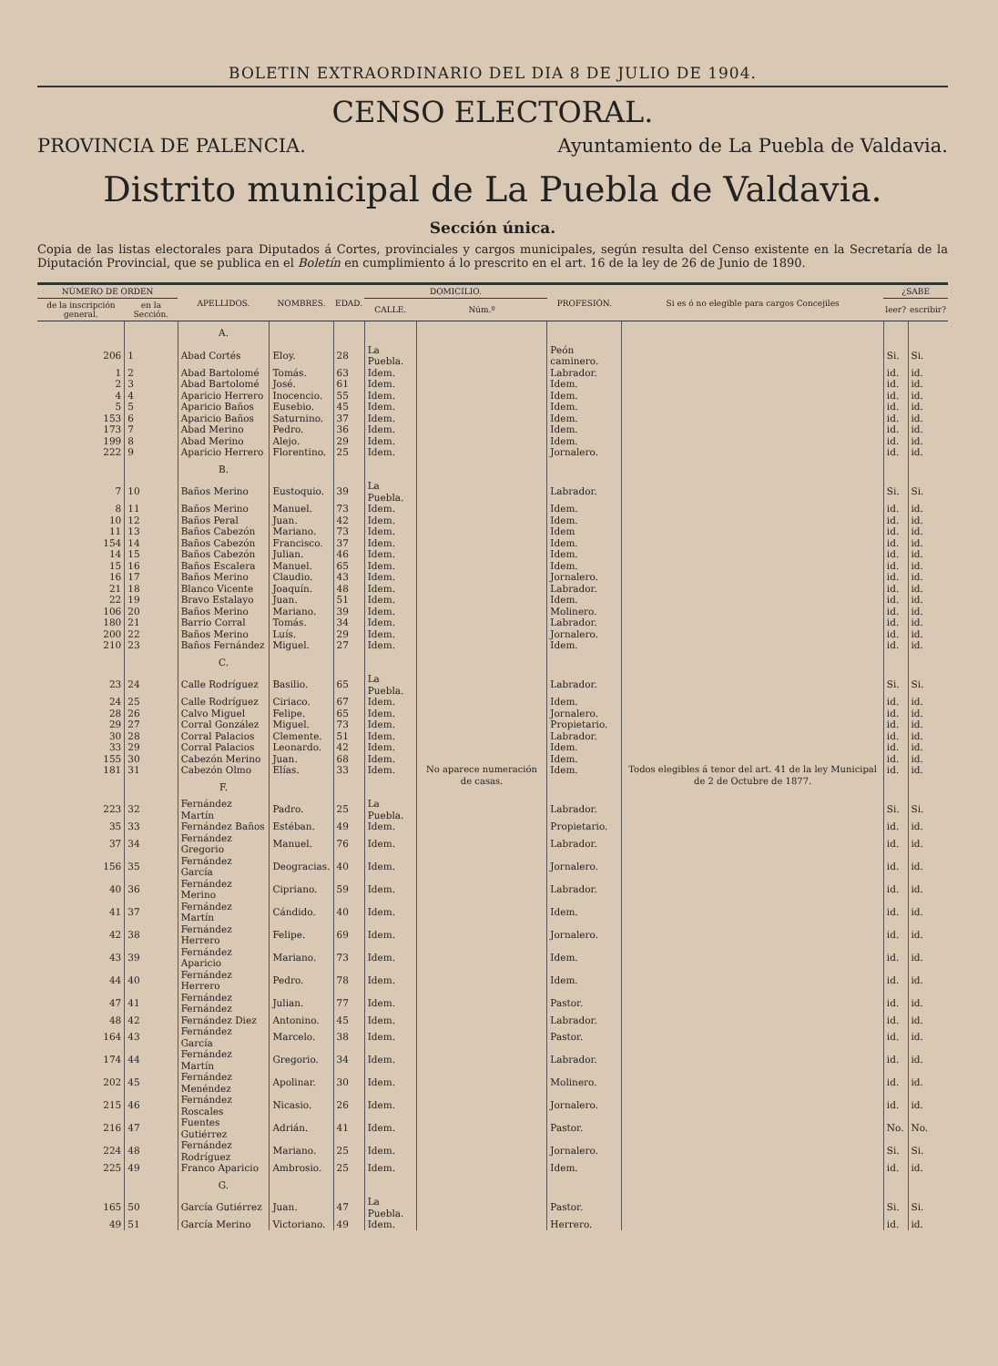BOLETIN EXTRAORDINARIO DEL DIA 8 DE JULIO DE 1904.
CENSO ELECTORAL.
PROVINCIA DE PALENCIA. Ayuntamiento de La Puebla de Valdavia.
Distrito municipal de La Puebla de Valdavia.
Sección única.
Copia de las listas electorales para Diputados á Cortes, provinciales y cargos municipales, según resulta del Censo existente en la Secretaría de la Diputación Provincial, que se publica en el Boletín en cumplimiento á lo prescrito en el art. 16 de la ley de 26 de Junio de 1890.
| NÚMERO DE ORDEN | | APELLIDOS. | NOMBRES. | EDAD. | DOMICILIO. | | PROFESIÓN. | Si es ó no elegible para cargos Concejiles | ¿SABE | |
| --- | --- | --- | --- | --- | --- | --- | --- | --- | --- | --- |
| de la inscripción general. | en la Sección. | | | | CALLE. | Núm.º | | | leer? | escribir? |
| | | A. | | | | No aparece numeración de casas. | | Todos elegibles á tenor del art. 41 de la ley Municipal de 2 de Octubre de 1877. | | |
| 206 | 1 | Abad Cortés | Eloy. | 28 | La Puebla. | | Peón caminero. | | Si. | Si. |
| 1 | 2 | Abad Bartolomé | Tomás. | 63 | Idem. | | Labrador. | | id. | id. |
| 2 | 3 | Abad Bartolomé | José. | 61 | Idem. | | Idem. | | id. | id. |
| 4 | 4 | Aparicio Herrero | Inocencio. | 55 | Idem. | | Idem. | | id. | id. |
| 5 | 5 | Aparicio Baños | Eusebio. | 45 | Idem. | | Idem. | | id. | id. |
| 153 | 6 | Aparicio Baños | Saturnino. | 37 | Idem. | | Idem. | | id. | id. |
| 173 | 7 | Abad Merino | Pedro. | 36 | Idem. | | Idem. | | id. | id. |
| 199 | 8 | Abad Merino | Alejo. | 29 | Idem. | | Idem. | | id. | id. |
| 222 | 9 | Aparicio Herrero | Florentino. | 25 | Idem. | | Jornalero. | | id. | id. |
| | | B. | | | | | | | | |
| 7 | 10 | Baños Merino | Eustoquio. | 39 | La Puebla. | | Labrador. | | Si. | Si. |
| 8 | 11 | Baños Merino | Manuel. | 73 | Idem. | | Idem. | | id. | id. |
| 10 | 12 | Baños Peral | Juan. | 42 | Idem. | | Idem. | | id. | id. |
| 11 | 13 | Baños Cabezón | Mariano. | 73 | Idem. | | Idem | | id. | id. |
| 154 | 14 | Baños Cabezón | Francisco. | 37 | Idem. | | Idem. | | id. | id. |
| 14 | 15 | Baños Cabezón | Julian. | 46 | Idem. | | Idem. | | id. | id. |
| 15 | 16 | Baños Escalera | Manuel. | 65 | Idem. | | Idem. | | id. | id. |
| 16 | 17 | Baños Merino | Claudio. | 43 | Idem. | | Jornalero. | | id. | id. |
| 21 | 18 | Blanco Vicente | Joaquín. | 48 | Idem. | | Labrador. | | id. | id. |
| 22 | 19 | Bravo Estalayo | Juan. | 51 | Idem. | | Idem. | | id. | id. |
| 106 | 20 | Baños Merino | Mariano. | 39 | Idem. | | Molinero. | | id. | id. |
| 180 | 21 | Barrio Corral | Tomás. | 34 | Idem. | | Labrador. | | id. | id. |
| 200 | 22 | Baños Merino | Luís. | 29 | Idem. | | Jornalero. | | id. | id. |
| 210 | 23 | Baños Fernández | Miguel. | 27 | Idem. | | Idem. | | id. | id. |
| | | C. | | | | | | | | |
| 23 | 24 | Calle Rodríguez | Basilio. | 65 | La Puebla. | | Labrador. | | Si. | Si. |
| 24 | 25 | Calle Rodríguez | Ciriaco. | 67 | Idem. | | Idem. | | id. | id. |
| 28 | 26 | Calvo Miguel | Felipe. | 65 | Idem. | | Jornalero. | | id. | id. |
| 29 | 27 | Corral González | Miguel. | 73 | Idem. | | Propietario. | | id. | id. |
| 30 | 28 | Corral Palacios | Clemente. | 51 | Idem. | | Labrador. | | id. | id. |
| 33 | 29 | Corral Palacios | Leonardo. | 42 | Idem. | | Idem. | | id. | id. |
| 155 | 30 | Cabezón Merino | Juan. | 68 | Idem. | | Idem. | | id. | id. |
| 181 | 31 | Cabezón Olmo | Elías. | 33 | Idem. | | Idem. | | id. | id. |
| | | F. | | | | | | | | |
| 223 | 32 | Fernández Martín | Padro. | 25 | La Puebla. | | Labrador. | | Si. | Si. |
| 35 | 33 | Fernández Baños | Estéban. | 49 | Idem. | | Propietario. | | id. | id. |
| 37 | 34 | Fernández Gregorio | Manuel. | 76 | Idem. | | Labrador. | | id. | id. |
| 156 | 35 | Fernández García | Deogracias. | 40 | Idem. | | Jornalero. | | id. | id. |
| 40 | 36 | Fernández Merino | Cipriano. | 59 | Idem. | | Labrador. | | id. | id. |
| 41 | 37 | Fernández Martín | Cándido. | 40 | Idem. | | Idem. | | id. | id. |
| 42 | 38 | Fernández Herrero | Felipe. | 69 | Idem. | | Jornalero. | | id. | id. |
| 43 | 39 | Fernández Aparicio | Mariano. | 73 | Idem. | | Idem. | | id. | id. |
| 44 | 40 | Fernández Herrero | Pedro. | 78 | Idem. | | Idem. | | id. | id. |
| 47 | 41 | Fernández Fernández | Julian. | 77 | Idem. | | Pastor. | | id. | id. |
| 48 | 42 | Fernández Diez | Antonino. | 45 | Idem. | | Labrador. | | id. | id. |
| 164 | 43 | Fernández García | Marcelo. | 38 | Idem. | | Pastor. | | id. | id. |
| 174 | 44 | Fernández Martín | Gregorio. | 34 | Idem. | | Labrador. | | id. | id. |
| 202 | 45 | Fernández Menéndez | Apolinar. | 30 | Idem. | | Molinero. | | id. | id. |
| 215 | 46 | Fernández Roscales | Nicasio. | 26 | Idem. | | Jornalero. | | id. | id. |
| 216 | 47 | Fuentes Gutiérrez | Adrián. | 41 | Idem. | | Pastor. | | No. | No. |
| 224 | 48 | Fernández Rodríguez | Mariano. | 25 | Idem. | | Jornalero. | | Si. | Si. |
| 225 | 49 | Franco Aparicio | Ambrosio. | 25 | Idem. | | Idem. | | id. | id. |
| | | G. | | | | | | | | |
| 165 | 50 | García Gutiérrez | Juan. | 47 | La Puebla. | | Pastor. | | Si. | Si. |
| 49 | 51 | García Merino | Victoriano. | 49 | Idem. | | Herrero. | | id. | id. |